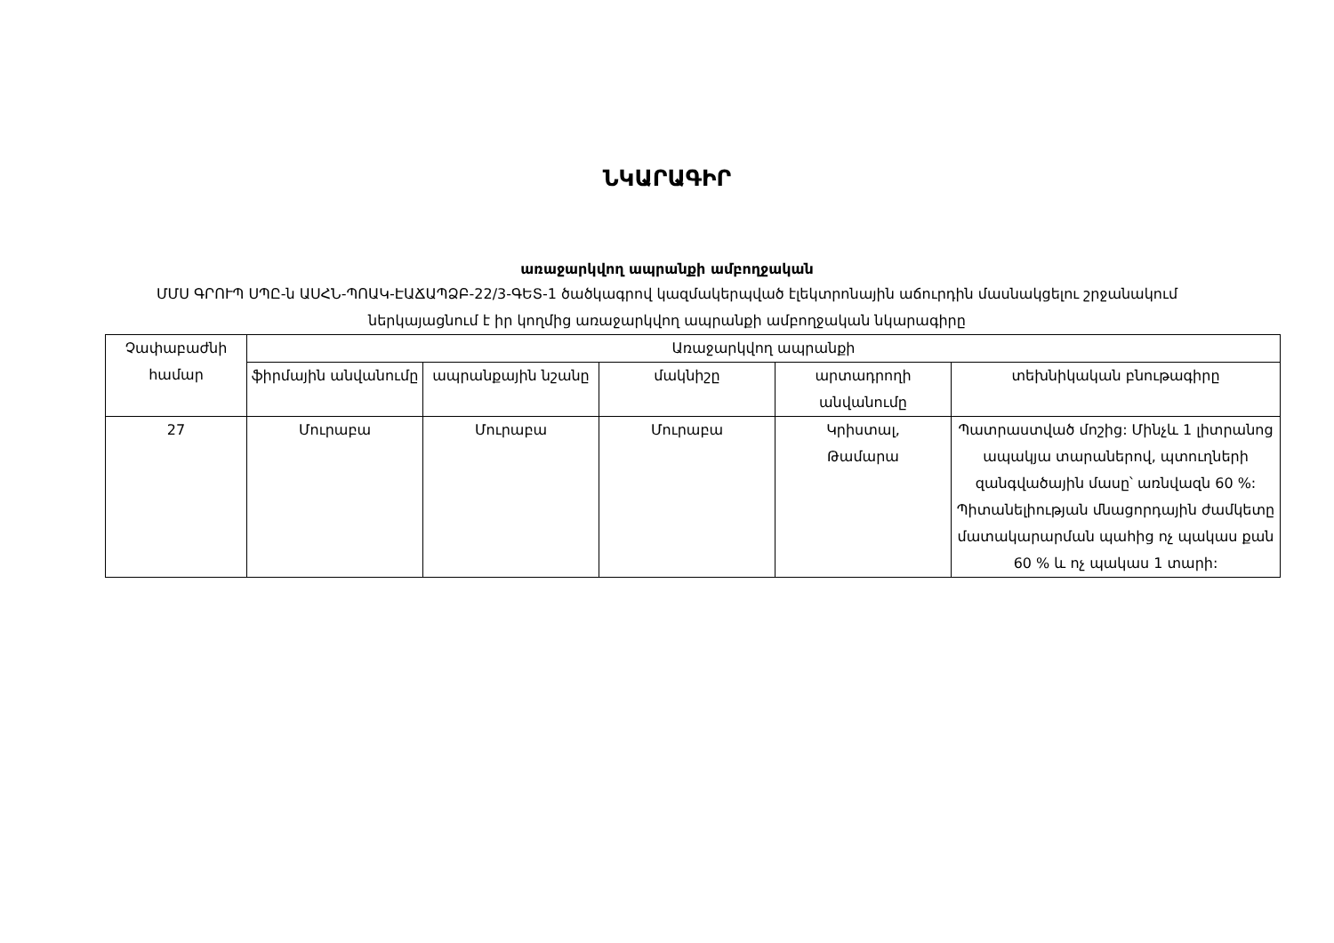ՆԿԱՐԱԳԻՐ
առաջարկվող ապրանքի ամբողջական
ՄՄՍ ԳՐՈՒՊ ՍՊԸ-ն ԱՍՀՆ-ՊՈԱԿ-ԷԱՃԱՊՁԲ-22/3-ԳԵՏ-1 ծածկագրով կազմակերպված էլեկտրոնային աճուրդին մասնակցելու շրջանակում ներկայացնում է իր կողմից առաջարկվող ապրանքի ամբողջական նկարագիրը
| Չափաբաժնի համար | Առաջարկվող ապրանքի | | | | |
| --- | --- | --- | --- | --- | --- |
| | ֆիրմային անվանումը | ապրանքային նշանը | մակնիշը | արտադրողի անվանումը | տեխնիկական բնութագիրը |
| 27 | Մուրաբա | Մուրաբա | Մուրաբա | Կրիստալ, Թամարա | Պատրաստված մոշից: Մինչև 1 լիտրանոց ապակյա տարաներով, պտուղների զանգվածային մասը՝ առնվազն 60 %: Պիտանելիության մնացորդային ժամկետը մատակարարման պահից ոչ պակաս քան 60 % և ոչ պակաս 1 տարի: |